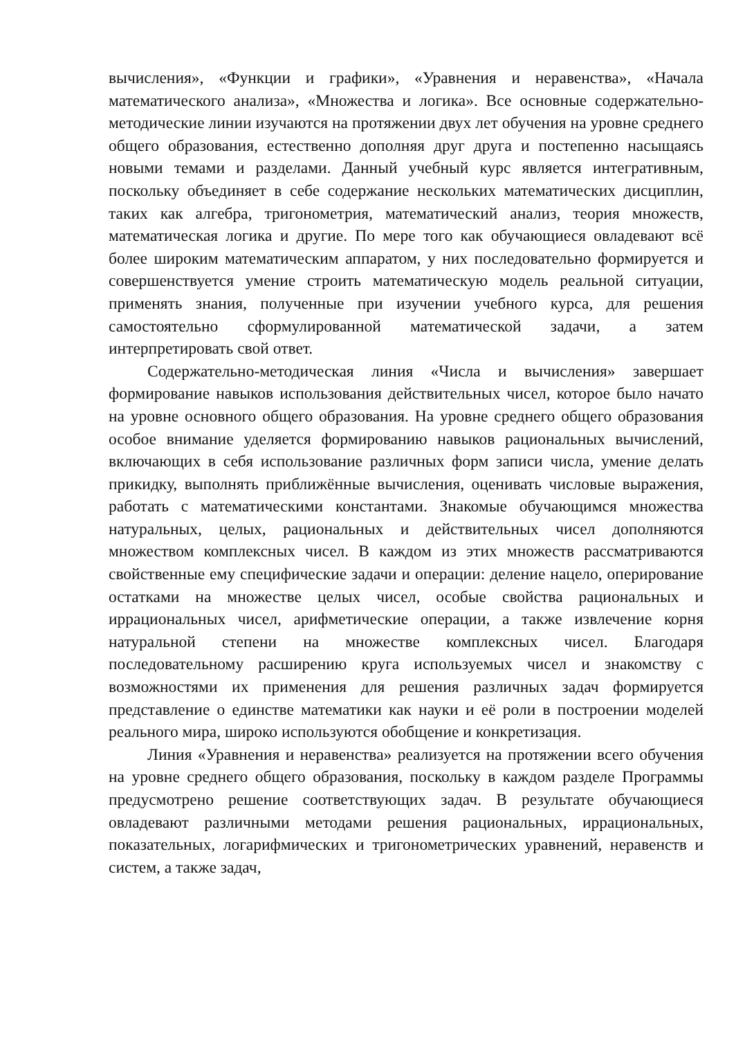вычисления», «Функции и графики», «Уравнения и неравенства», «Начала математического анализа», «Множества и логика». Все основные содержательно-методические линии изучаются на протяжении двух лет обучения на уровне среднего общего образования, естественно дополняя друг друга и постепенно насыщаясь новыми темами и разделами. Данный учебный курс является интегративным, поскольку объединяет в себе содержание нескольких математических дисциплин, таких как алгебра, тригонометрия, математический анализ, теория множеств, математическая логика и другие. По мере того как обучающиеся овладевают всё более широким математическим аппаратом, у них последовательно формируется и совершенствуется умение строить математическую модель реальной ситуации, применять знания, полученные при изучении учебного курса, для решения самостоятельно сформулированной математической задачи, а затем интерпретировать свой ответ.
Содержательно-методическая линия «Числа и вычисления» завершает формирование навыков использования действительных чисел, которое было начато на уровне основного общего образования. На уровне среднего общего образования особое внимание уделяется формированию навыков рациональных вычислений, включающих в себя использование различных форм записи числа, умение делать прикидку, выполнять приближённые вычисления, оценивать числовые выражения, работать с математическими константами. Знакомые обучающимся множества натуральных, целых, рациональных и действительных чисел дополняются множеством комплексных чисел. В каждом из этих множеств рассматриваются свойственные ему специфические задачи и операции: деление нацело, оперирование остатками на множестве целых чисел, особые свойства рациональных и иррациональных чисел, арифметические операции, а также извлечение корня натуральной степени на множестве комплексных чисел. Благодаря последовательному расширению круга используемых чисел и знакомству с возможностями их применения для решения различных задач формируется представление о единстве математики как науки и её роли в построении моделей реального мира, широко используются обобщение и конкретизация.
Линия «Уравнения и неравенства» реализуется на протяжении всего обучения на уровне среднего общего образования, поскольку в каждом разделе Программы предусмотрено решение соответствующих задач. В результате обучающиеся овладевают различными методами решения рациональных, иррациональных, показательных, логарифмических и тригонометрических уравнений, неравенств и систем, а также задач,